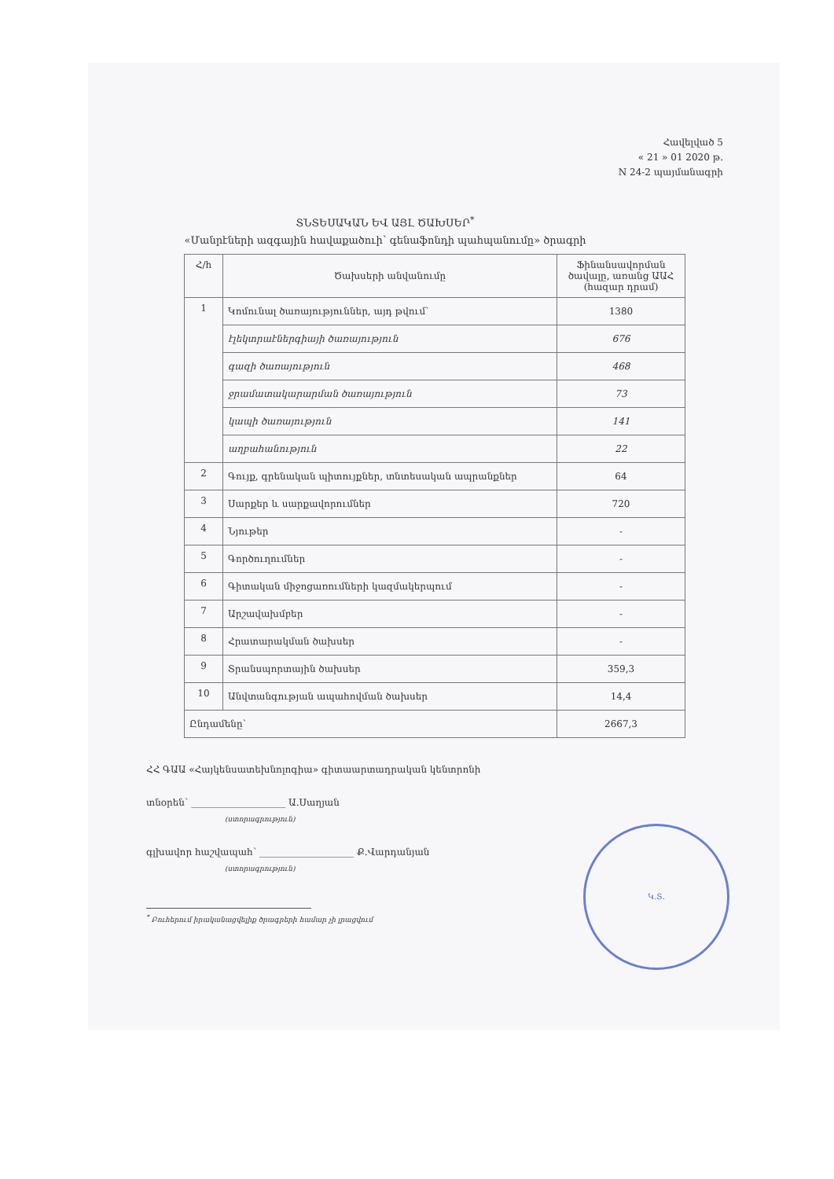Հավելված 5
« 21 » 01 2020 թ.
N 24-2 պայմանագրի
ՏՆՏԵՍԱԿԱՆ ԵՎ ԱՅԼ ԾԱԽՍԵՐ<sup>*</sup>
«Մանրէների ազգային հավաքածուի՝ գենաֆոնդի պահպանումը» ծրագրի
| Հ/հ | Ծախսերի անվանումը | Ֆինանսավորման ծավալը, առանց ԱԱՀ (հազար դրամ) |
| --- | --- | --- |
| 1 | Կոմունալ ծառայություններ, այդ թվում՝ | 1380 |
| | էլեկտրաէներգիայի ծառայություն | 676 |
| | գազի ծառայություն | 468 |
| | ջրամատակարարման ծառայություն | 73 |
| | կապի ծառայություն | 141 |
| | աղբահանություն | 22 |
| 2 | Գույք, գրենական պիտույքներ, տնտեսական ապրանքներ | 64 |
| 3 | Սարքեր և սարքավորումներ | 720 |
| 4 | Նյութեր | - |
| 5 | Գործուղումներ | - |
| 6 | Գիտական միջոցառումների կազմակերպում | - |
| 7 | Արշավախմբեր | - |
| 8 | Հրատարակման ծախսեր | - |
| 9 | Տրանսպորտային ծախսեր | 359,3 |
| 10 | Անվտանգության ապահովման ծախսեր | 14,4 |
| Ընդամենը՝ | | 2667,3 |
ՀՀ ԳԱԱ «Հայկենսատեխնոլոգիա» գիտաարտադրական կենտրոնի
տնօրեն՝ ____________________ Ա.Սաղյան
(ստորագրություն)
գլխավոր հաշվապահ՝ ____________________ Ք.Վարդանյան
(ստորագրություն)
<sup>*</sup> Բուհերում իրականացվելիք ծրագրերի համար չի լրացվում
Կ.Տ.